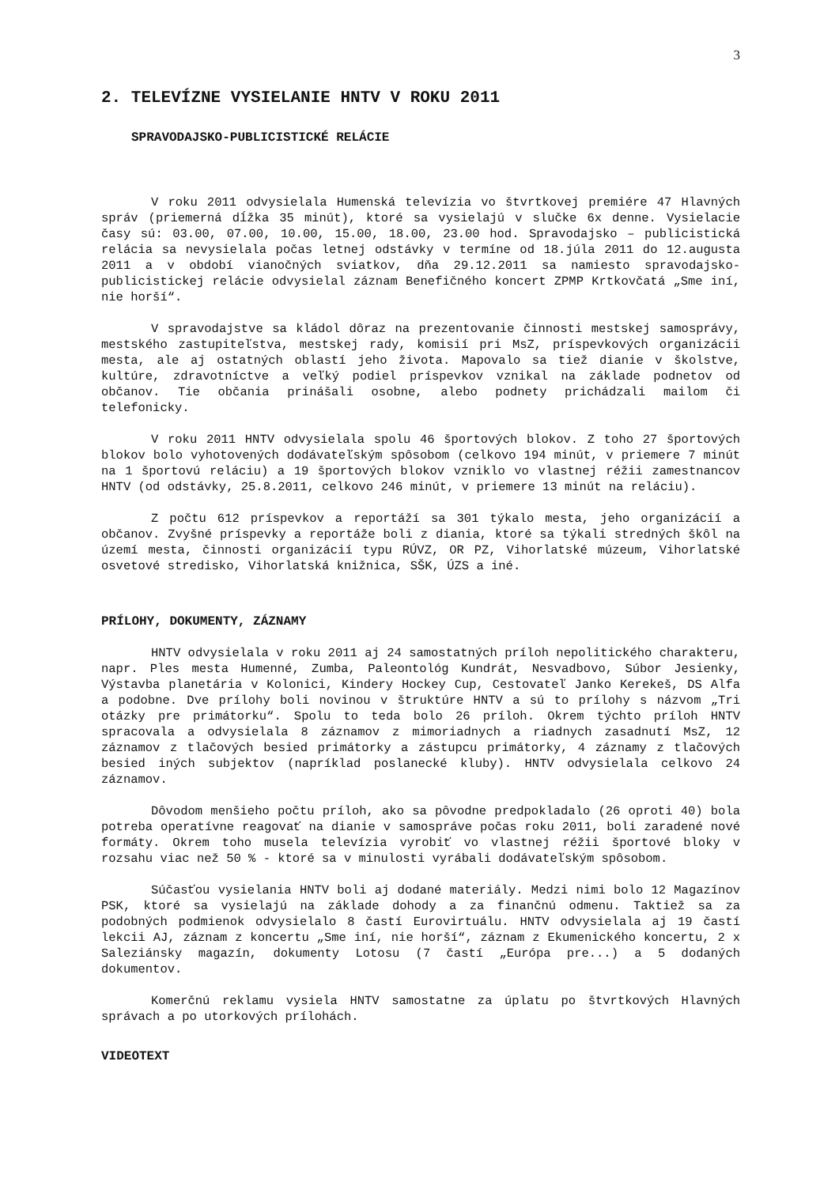3
2. TELEVÍZNE VYSIELANIE HNTV V ROKU 2011
SPRAVODAJSKO-PUBLICISTICKÉ RELÁCIE
V roku 2011 odvysielala Humenská televízia vo štvrtkovej premiére 47 Hlavných správ (priemerná dĺžka 35 minút), ktoré sa vysielajú v slučke 6x denne. Vysielacie časy sú: 03.00, 07.00, 10.00, 15.00, 18.00, 23.00 hod. Spravodajsko – publicistická relácia sa nevysielala počas letnej odstávky v termíne od 18.júla 2011 do 12.augusta 2011 a v období vianočných sviatkov, dňa 29.12.2011 sa namiesto spravodajsko-publicistickej relácie odvysielal záznam Benefičného koncert ZPMP Krtkovčatá „Sme iní, nie horší“.
V spravodajstve sa kládol dôraz na prezentovanie činnosti mestskej samosprávy, mestského zastupiteľstva, mestskej rady, komisií pri MsZ, príspevkových organizácii mesta, ale aj ostatných oblastí jeho života. Mapovalo sa tiež dianie v školstve, kultúre, zdravotníctve a veľký podiel príspevkov vznikal na základe podnetov od občanov. Tie občania prinášali osobne, alebo podnety prichádzali mailom či telefonicky.
V roku 2011 HNTV odvysielala spolu 46 športových blokov. Z toho 27 športových blokov bolo vyhotovených dodávateľským spôsobom (celkovo 194 minút, v priemere 7 minút na 1 športovú reláciu) a 19 športových blokov vzniklo vo vlastnej réžii zamestnancov HNTV (od odstávky, 25.8.2011, celkovo 246 minút, v priemere 13 minút na reláciu).
Z počtu 612 príspevkov a reportáží sa 301 týkalo mesta, jeho organizácií a občanov. Zvyšné príspevky a reportáže boli z diania, ktoré sa týkali stredných škôl na území mesta, činnosti organizácií typu RÚVZ, OR PZ, Vihorlatské múzeum, Vihorlatské osvetové stredisko, Vihorlatská knižnica, SŠK, ÚZS a iné.
PRÍLOHY, DOKUMENTY, ZÁZNAMY
HNTV odvysielala v roku 2011 aj 24 samostatných príloh nepolitického charakteru, napr. Ples mesta Humenné, Zumba, Paleontológ Kundrát, Nesvadbovo, Súbor Jesienky, Výstavba planetária v Kolonici, Kindery Hockey Cup, Cestovateľ Janko Kerekeš, DS Alfa a podobne. Dve prílohy boli novinou v štruktúre HNTV a sú to prílohy s názvom „Tri otázky pre primátorku“. Spolu to teda bolo 26 príloh. Okrem týchto príloh HNTV spracovala a odvysielala 8 záznamov z mimoriadnych a riadnych zasadnutí MsZ, 12 záznamov z tlačových besied primátorky a zástupcu primátorky, 4 záznamy z tlačových besied iných subjektov (napríklad poslanecké kluby). HNTV odvysielala celkovo 24 záznamov.
Dôvodom menšieho počtu príloh, ako sa pôvodne predpokladalo (26 oproti 40) bola potreba operatívne reagovať na dianie v samospráve počas roku 2011, boli zaradené nové formáty. Okrem toho musela televízia vyrobiť vo vlastnej réžii športové bloky v rozsahu viac než 50 % - ktoré sa v minulosti vyrábali dodávateľským spôsobom.
Súčasťou vysielania HNTV boli aj dodané materiály. Medzi nimi bolo 12 Magazínov PSK, ktoré sa vysielajú na základe dohody a za finančnú odmenu. Taktiež sa za podobných podmienok odvysielalo 8 častí Eurovirtuálu. HNTV odvysielala aj 19 častí lekcii AJ, záznam z koncertu „Sme iní, nie horší“, záznam z Ekumenického koncertu, 2 x Saleziánsky magazín, dokumenty Lotosu (7 častí „Európa pre...) a 5 dodaných dokumentov.
Komerčnú reklamu vysiela HNTV samostatne za úplatu po štvrtkových Hlavných správach a po utorkových prílohách.
VIDEOTEXT